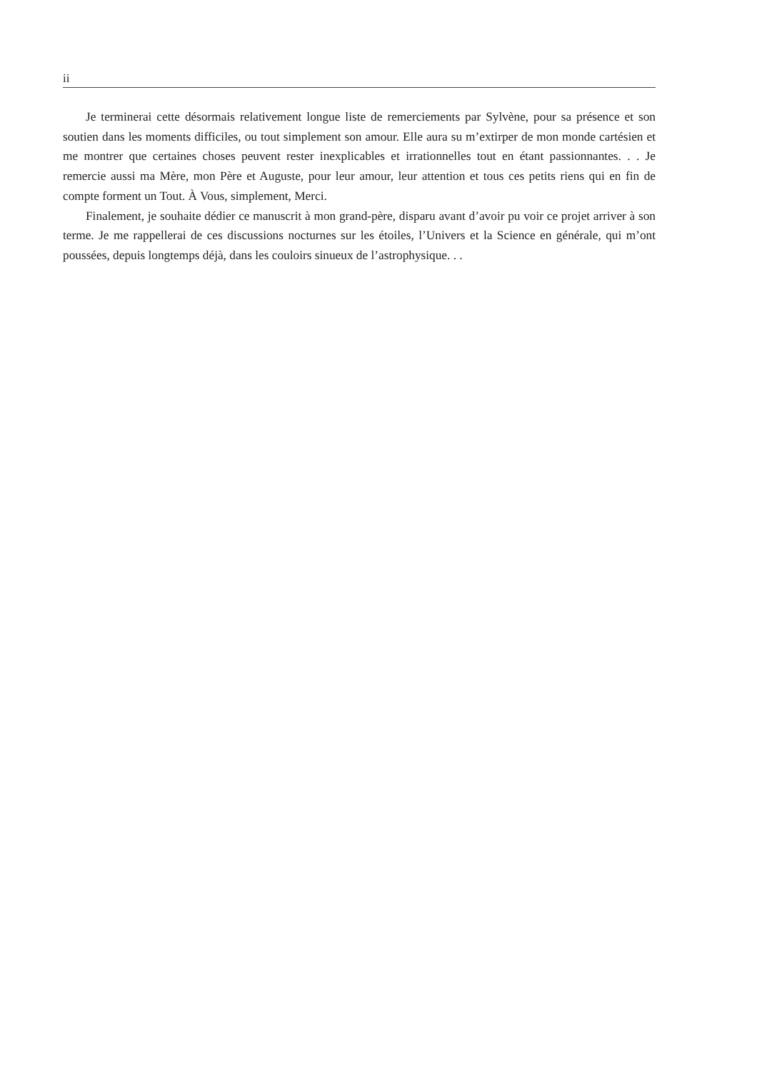ii
Je terminerai cette désormais relativement longue liste de remerciements par Sylvène, pour sa présence et son soutien dans les moments difficiles, ou tout simplement son amour. Elle aura su m’extirper de mon monde cartésien et me montrer que certaines choses peuvent rester inexplicables et irrationnelles tout en étant passionnantes. . . Je remercie aussi ma Mère, mon Père et Auguste, pour leur amour, leur attention et tous ces petits riens qui en fin de compte forment un Tout. À Vous, simplement, Merci.
Finalement, je souhaite dédier ce manuscrit à mon grand-père, disparu avant d’avoir pu voir ce projet arriver à son terme. Je me rappellerai de ces discussions nocturnes sur les étoiles, l’Univers et la Science en générale, qui m’ont poussées, depuis longtemps déjà, dans les couloirs sinueux de l’astrophysique. . .